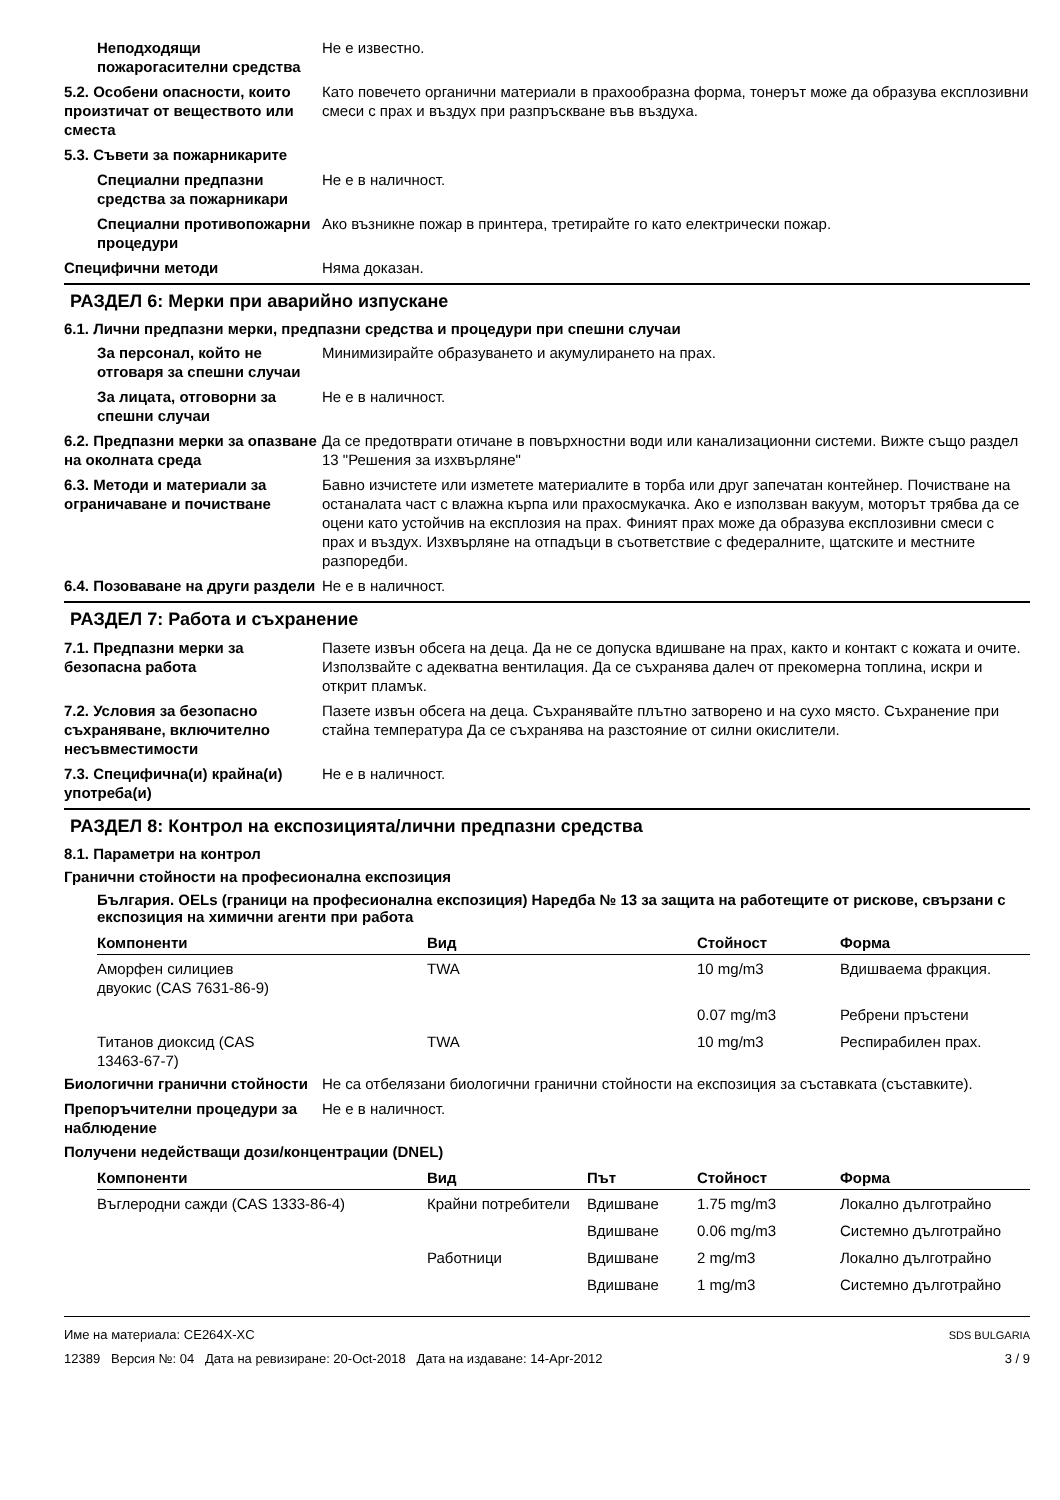Неподходящи пожарогасителни средства
Не е известно.
5.2. Особени опасности, които произтичат от веществото или сместа
Като повечето органични материали в прахообразна форма, тонерът може да образува експлозивни смеси с прах и въздух при разпръскване във въздуха.
5.3. Съвети за пожарникарите
Специални предпазни средства за пожарникари
Не е в наличност.
Специални противопожарни процедури
Ако възникне пожар в принтера, третирайте го като електрически пожар.
Специфични методи Няма доказан.
РАЗДЕЛ 6: Мерки при аварийно изпускане
6.1. Лични предпазни мерки, предпазни средства и процедури при спешни случаи
За персонал, който не отговаря за спешни случаи
Минимизирайте образуването и акумулирането на прах.
За лицата, отговорни за спешни случаи
Не е в наличност.
6.2. Предпазни мерки за опазване на околната среда
Да се предотврати отичане в повърхностни води или канализационни системи. Вижте също раздел 13 "Решения за изхвърляне"
6.3. Методи и материали за ограничаване и почистване
Бавно изчистете или изметете материалите в торба или друг запечатан контейнер. Почистване на останалата част с влажна кърпа или прахосмукачка. Ако е използван вакуум, моторът трябва да се оцени като устойчив на експлозия на прах. Финият прах може да образува експлозивни смеси с прах и въздух. Изхвърляне на отпадъци в съответствие с федералните, щатските и местните разпоредби.
6.4. Позоваване на други раздели
Не е в наличност.
РАЗДЕЛ 7: Работа и съхранение
7.1. Предпазни мерки за безопасна работа
Пазете извън обсега на деца. Да не се допуска вдишване на прах, както и контакт с кожата и очите. Използвайте с адекватна вентилация. Да се съхранява далеч от прекомерна топлина, искри и открит пламък.
7.2. Условия за безопасно съхраняване, включително несъвместимости
Пазете извън обсега на деца. Съхранявайте плътно затворено и на сухо място. Съхранение при стайна температура Да се съхранява на разстояние от силни окислители.
7.3. Специфична(и) крайна(и) употреба(и)
Не е в наличност.
РАЗДЕЛ 8: Контрол на експозицията/лични предпазни средства
8.1. Параметри на контрол
Гранични стойности на професионална експозиция
България. OELs (граници на професионална експозиция) Наредба № 13 за защита на работещите от рискове, свързани с експозиция на химични агенти при работа
| Компоненти | Вид | Стойност | Форма |
| --- | --- | --- | --- |
| Аморфен силициев двуокис (CAS 7631-86-9) | TWA | 10 mg/m3 | Вдишваема фракция. |
| | | 0.07 mg/m3 | Ребрени пръстени |
| Титанов диоксид (CAS 13463-67-7) | TWA | 10 mg/m3 | Респирабилен прах. |
Биологични гранични стойности
Не са отбелязани биологични гранични стойности на експозиция за съставката (съставките).
Препоръчителни процедури за наблюдение
Не е в наличност.
Получени недействащи дози/концентрации (DNEL)
| Компоненти | Вид | Път | Стойност | Форма |
| --- | --- | --- | --- | --- |
| Въглеродни сажди (CAS 1333-86-4) | Крайни потребители | Вдишване | 1.75 mg/m3 | Локално дълготрайно |
| | | Вдишване | 0.06 mg/m3 | Системно дълготрайно |
| | Работници | Вдишване | 2 mg/m3 | Локално дълготрайно |
| | | Вдишване | 1 mg/m3 | Системно дълготрайно |
Име на материала: CE264X-XC
12389 Версия №: 04 Дата на ревизиране: 20-Oct-2018 Дата на издаване: 14-Apr-2012
SDS BULGARIA
3 / 9